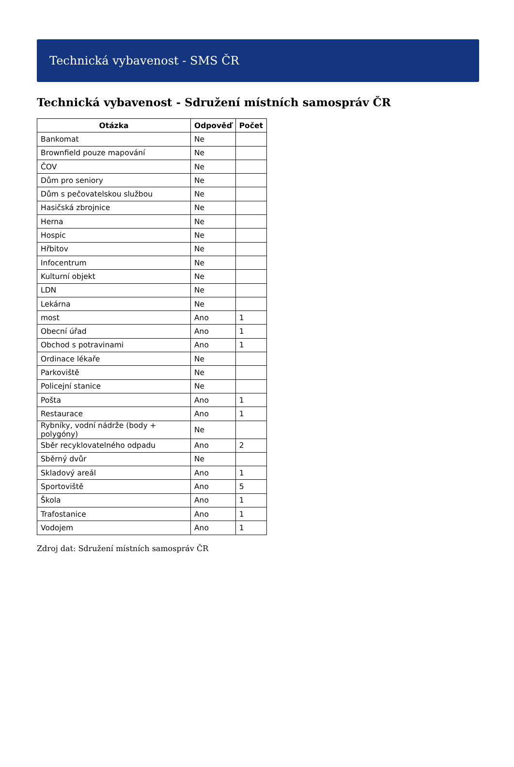Technická vybavenost - SMS ČR
Technická vybavenost - Sdružení místních samospráv ČR
| Otázka | Odpověď | Počet |
| --- | --- | --- |
| Bankomat | Ne | |
| Brownfield pouze mapování | Ne | |
| ČOV | Ne | |
| Dům pro seniory | Ne | |
| Dům s pečovatelskou službou | Ne | |
| Hasičská zbrojnice | Ne | |
| Herna | Ne | |
| Hospic | Ne | |
| Hřbitov | Ne | |
| Infocentrum | Ne | |
| Kulturní objekt | Ne | |
| LDN | Ne | |
| Lekárna | Ne | |
| most | Ano | 1 |
| Obecní úřad | Ano | 1 |
| Obchod s potravinami | Ano | 1 |
| Ordinace lékaře | Ne | |
| Parkoviště | Ne | |
| Policejní stanice | Ne | |
| Pošta | Ano | 1 |
| Restaurace | Ano | 1 |
| Rybníky, vodní nádrže (body + polygóny) | Ne | |
| Sběr recyklovatelného odpadu | Ano | 2 |
| Sběrný dvůr | Ne | |
| Skladový areál | Ano | 1 |
| Sportoviště | Ano | 5 |
| Škola | Ano | 1 |
| Trafostanice | Ano | 1 |
| Vodojem | Ano | 1 |
Zdroj dat: Sdružení místních samospráv ČR